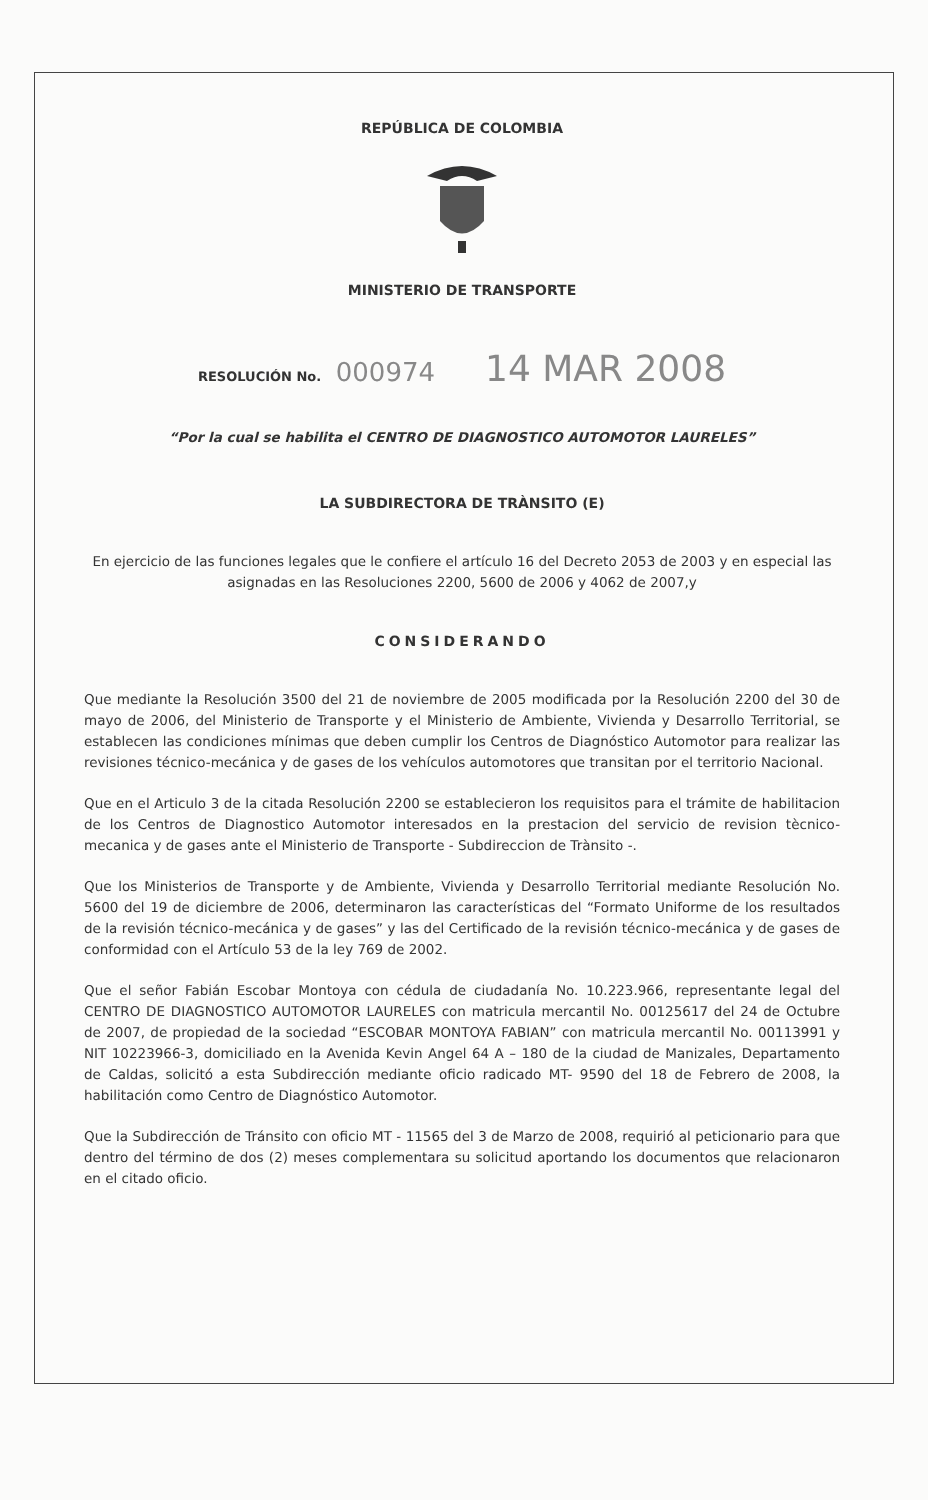REPÚBLICA DE COLOMBIA
MINISTERIO DE TRANSPORTE
RESOLUCIÓN No. 000974 14 MAR 2008
“Por la cual se habilita el CENTRO DE DIAGNOSTICO AUTOMOTOR LAURELES”
LA SUBDIRECTORA DE TRÀNSITO (E)
En ejercicio de las funciones legales que le confiere el artículo 16 del Decreto 2053 de 2003 y en especial las asignadas en las Resoluciones 2200, 5600 de 2006 y 4062 de 2007,y
CONSIDERANDO
Que mediante la Resolución 3500 del 21 de noviembre de 2005 modificada por la Resolución 2200 del 30 de mayo de 2006, del Ministerio de Transporte y el Ministerio de Ambiente, Vivienda y Desarrollo Territorial, se establecen las condiciones mínimas que deben cumplir los Centros de Diagnóstico Automotor para realizar las revisiones técnico-mecánica y de gases de los vehículos automotores que transitan por el territorio Nacional.
Que en el Articulo 3 de la citada Resolución 2200 se establecieron los requisitos para el trámite de habilitacion de los Centros de Diagnostico Automotor interesados en la prestacion del servicio de revision tècnico-mecanica y de gases ante el Ministerio de Transporte - Subdireccion de Trànsito -.
Que los Ministerios de Transporte y de Ambiente, Vivienda y Desarrollo Territorial mediante Resolución No. 5600 del 19 de diciembre de 2006, determinaron las características del “Formato Uniforme de los resultados de la revisión técnico-mecánica y de gases” y las del Certificado de la revisión técnico-mecánica y de gases de conformidad con el Artículo 53 de la ley 769 de 2002.
Que el señor Fabián Escobar Montoya con cédula de ciudadanía No. 10.223.966, representante legal del CENTRO DE DIAGNOSTICO AUTOMOTOR LAURELES con matricula mercantil No. 00125617 del 24 de Octubre de 2007, de propiedad de la sociedad “ESCOBAR MONTOYA FABIAN” con matricula mercantil No. 00113991 y NIT 10223966-3, domiciliado en la Avenida Kevin Angel 64 A – 180 de la ciudad de Manizales, Departamento de Caldas, solicitó a esta Subdirección mediante oficio radicado MT- 9590 del 18 de Febrero de 2008, la habilitación como Centro de Diagnóstico Automotor.
Que la Subdirección de Tránsito con oficio MT - 11565 del 3 de Marzo de 2008, requirió al peticionario para que dentro del término de dos (2) meses complementara su solicitud aportando los documentos que relacionaron en el citado oficio.